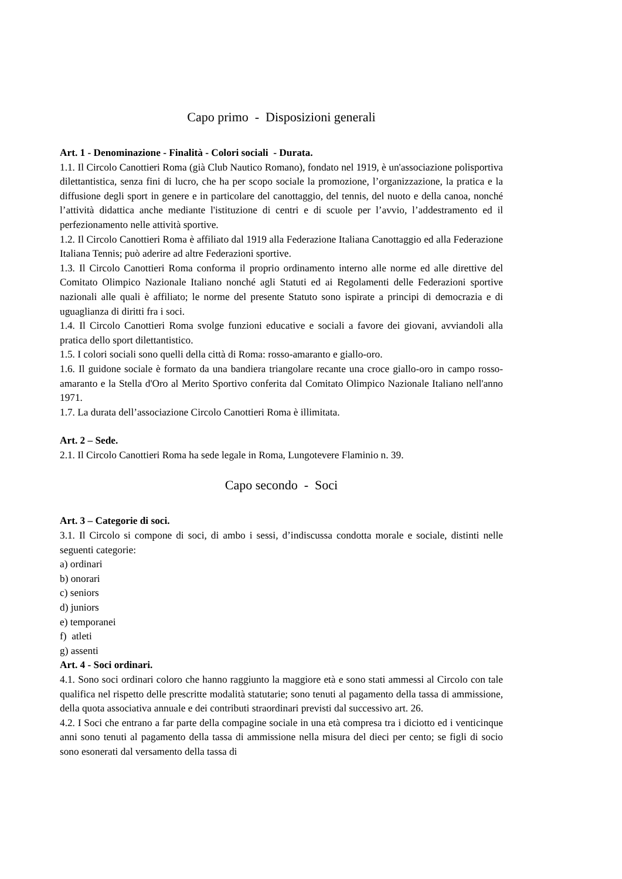Capo primo - Disposizioni generali
Art. 1 - Denominazione - Finalità - Colori sociali - Durata.
1.1. Il Circolo Canottieri Roma (già Club Nautico Romano), fondato nel 1919, è un'associazione polisportiva dilettantistica, senza fini di lucro, che ha per scopo sociale la promozione, l’organizzazione, la pratica e la diffusione degli sport in genere e in particolare del canottaggio, del tennis, del nuoto e della canoa, nonché l’attività didattica anche mediante l'istituzione di centri e di scuole per l’avvio, l’addestramento ed il perfezionamento nelle attività sportive.
1.2. Il Circolo Canottieri Roma è affiliato dal 1919 alla Federazione Italiana Canottaggio ed alla Federazione Italiana Tennis; può aderire ad altre Federazioni sportive.
1.3. Il Circolo Canottieri Roma conforma il proprio ordinamento interno alle norme ed alle direttive del Comitato Olimpico Nazionale Italiano nonché agli Statuti ed ai Regolamenti delle Federazioni sportive nazionali alle quali è affiliato; le norme del presente Statuto sono ispirate a principi di democrazia e di uguaglianza di diritti fra i soci.
1.4. Il Circolo Canottieri Roma svolge funzioni educative e sociali a favore dei giovani, avviandoli alla pratica dello sport dilettantistico.
1.5. I colori sociali sono quelli della città di Roma: rosso-amaranto e giallo-oro.
1.6. Il guidone sociale è formato da una bandiera triangolare recante una croce giallo-oro in campo rosso-amaranto e la Stella d'Oro al Merito Sportivo conferita dal Comitato Olimpico Nazionale Italiano nell'anno 1971.
1.7. La durata dell’associazione Circolo Canottieri Roma è illimitata.
Art. 2 – Sede.
2.1. Il Circolo Canottieri Roma ha sede legale in Roma, Lungotevere Flaminio n. 39.
Capo secondo - Soci
Art. 3 – Categorie di soci.
3.1. Il Circolo si compone di soci, di ambo i sessi, d’indiscussa condotta morale e sociale, distinti nelle seguenti categorie:
a) ordinari
b) onorari
c) seniors
d) juniors
e) temporanei
f) atleti
g) assenti
Art. 4 - Soci ordinari.
4.1. Sono soci ordinari coloro che hanno raggiunto la maggiore età e sono stati ammessi al Circolo con tale qualifica nel rispetto delle prescritte modalità statutarie; sono tenuti al pagamento della tassa di ammissione, della quota associativa annuale e dei contributi straordinari previsti dal successivo art. 26.
4.2. I Soci che entrano a far parte della compagine sociale in una età compresa tra i diciotto ed i venticinque anni sono tenuti al pagamento della tassa di ammissione nella misura del dieci per cento; se figli di socio sono esonerati dal versamento della tassa di